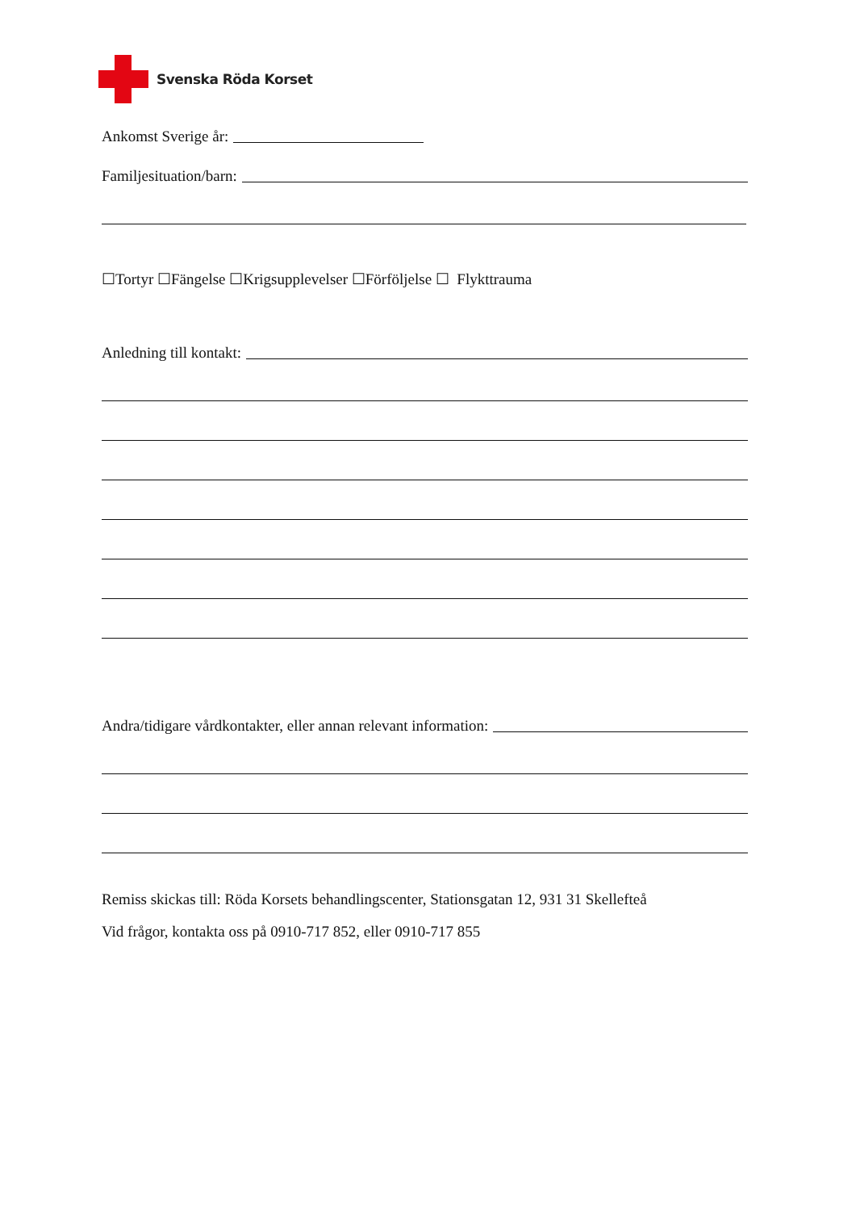Svenska Röda Korset
Ankomst Sverige år:
Familjesituation/barn:
☐Tortyr ☐Fängelse ☐Krigsupplevelser ☐Förföljelse ☐ Flykttrauma
Anledning till kontakt:
Andra/tidigare vårdkontakter, eller annan relevant information:
Remiss skickas till: Röda Korsets behandlingscenter, Stationsgatan 12, 931 31 Skellefteå
Vid frågor, kontakta oss på 0910-717 852, eller 0910-717 855